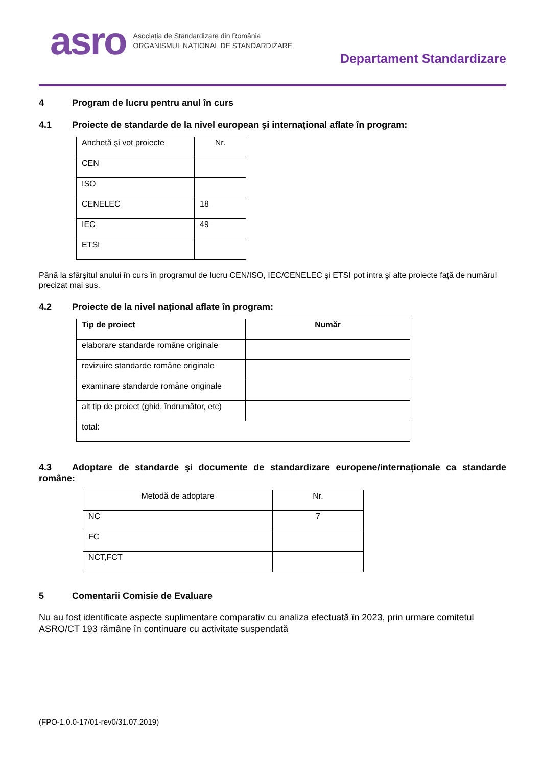asro
Asociația de Standardizare din România
ORGANISMUL NAȚIONAL DE STANDARDIZARE
Departament Standardizare
4 Program de lucru pentru anul în curs
4.1 Proiecte de standarde de la nivel european şi internațional aflate în program:
| Anchetă şi vot proiecte | Nr. |
| --- | --- |
| CEN | |
| ISO | |
| CENELEC | 18 |
| IEC | 49 |
| ETSI | |
Până la sfârșitul anului în curs în programul de lucru CEN/ISO, IEC/CENELEC şi ETSI pot intra şi alte proiecte față de numărul precizat mai sus.
4.2 Proiecte de la nivel național aflate în program:
| Tip de proiect | Număr |
| --- | --- |
| elaborare standarde române originale | |
| revizuire standarde române originale | |
| examinare standarde române originale | |
| alt tip de proiect (ghid, îndrumător, etc) | |
| total: | |
4.3 Adoptare de standarde şi documente de standardizare europene/internaționale ca standarde române:
| Metodă de adoptare | Nr. |
| --- | --- |
| NC | 7 |
| FC | |
| NCT,FCT | |
5 Comentarii Comisie de Evaluare
Nu au fost identificate aspecte suplimentare comparativ cu analiza efectuată în 2023, prin urmare comitetul ASRO/CT 193 rămâne în continuare cu activitate suspendată
(FPO-1.0.0-17/01-rev0/31.07.2019)